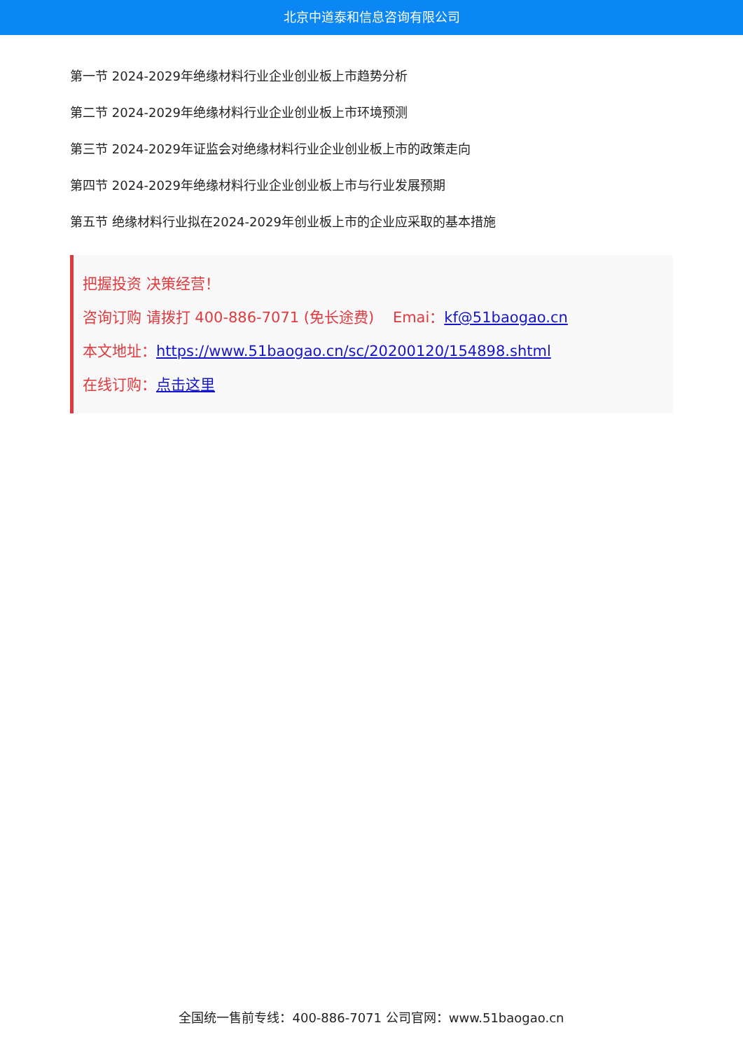北京中道泰和信息咨询有限公司
第一节 2024-2029年绝缘材料行业企业创业板上市趋势分析
第二节 2024-2029年绝缘材料行业企业创业板上市环境预测
第三节 2024-2029年证监会对绝缘材料行业企业创业板上市的政策走向
第四节 2024-2029年绝缘材料行业企业创业板上市与行业发展预期
第五节 绝缘材料行业拟在2024-2029年创业板上市的企业应采取的基本措施
把握投资 决策经营！
咨询订购 请拨打 400-886-7071 (免长途费) Emai：kf@51baogao.cn
本文地址：https://www.51baogao.cn/sc/20200120/154898.shtml
在线订购：点击这里
全国统一售前专线：400-886-7071 公司官网：www.51baogao.cn